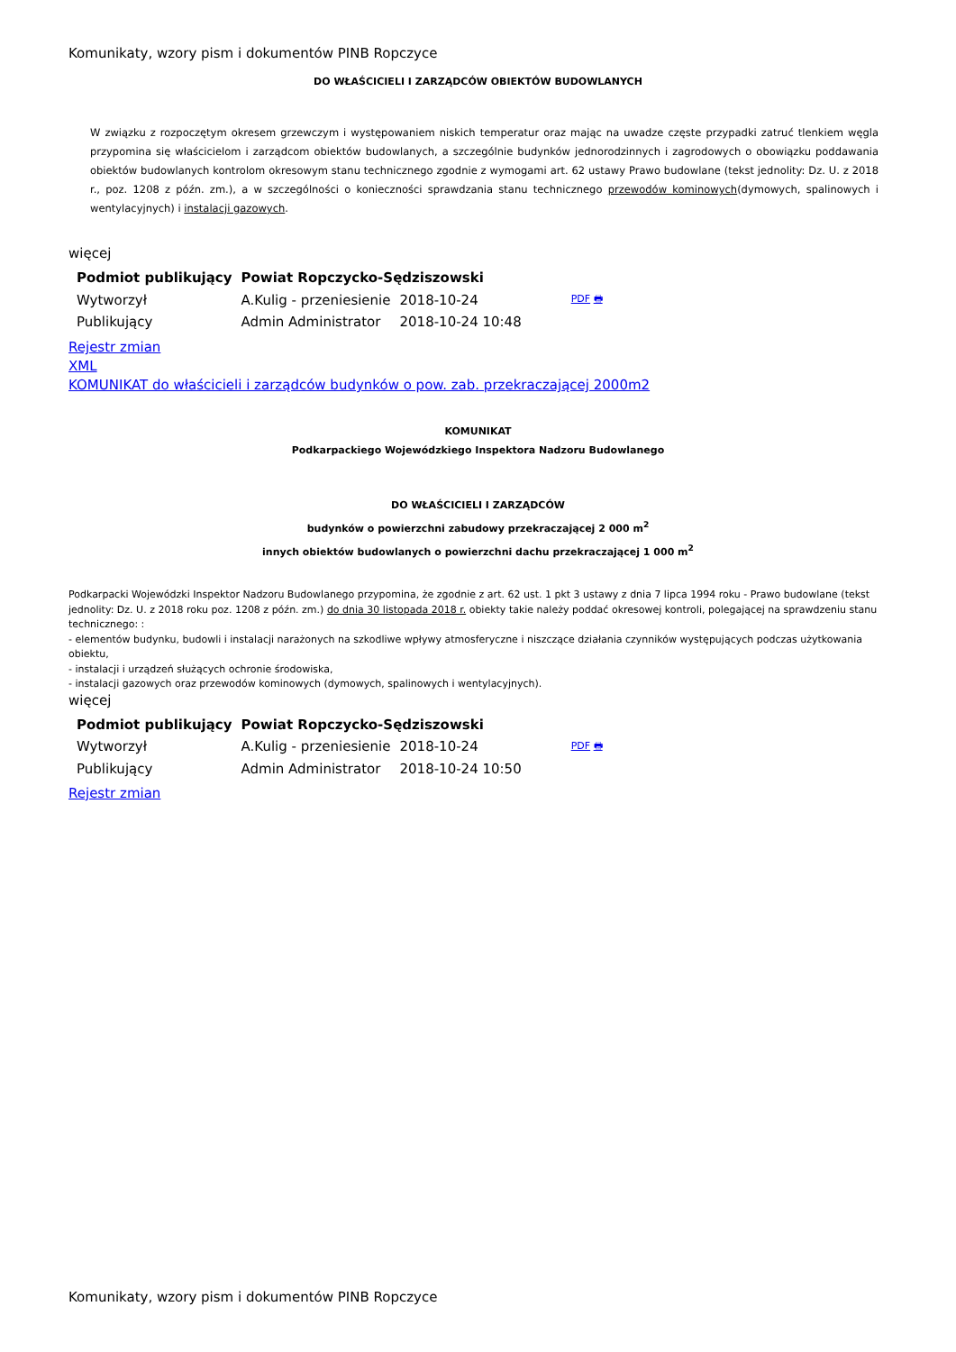Komunikaty, wzory pism i dokumentów PINB Ropczyce
DO WŁAŚCICIELI I ZARZĄDCÓW OBIEKTÓW BUDOWLANYCH
W związku z rozpoczętym okresem grzewczym i występowaniem niskich temperatur oraz mając na uwadze częste przypadki zatruć tlenkiem węgla przypomina się właścicielom i zarządcom obiektów budowlanych, a szczególnie budynków jednorodzinnych i zagrodowych o obowiązku poddawania obiektów budowlanych kontrolom okresowym stanu technicznego zgodnie z wymogami art. 62 ustawy Prawo budowlane (tekst jednolity: Dz. U. z 2018 r., poz. 1208 z późn. zm.), a w szczególności o konieczności sprawdzania stanu technicznego przewodów kominowych(dymowych, spalinowych i wentylacyjnych) i instalacji gazowych.
więcej
| Podmiot publikujący | Powiat Ropczycko-Sędziszowski | | |
| --- | --- | --- | --- |
| Wytworzył | A.Kulig - przeniesienie | 2018-10-24 | PDF 🖶 |
| Publikujący | Admin Administrator | 2018-10-24 10:48 | |
Rejestr zmian
XML
KOMUNIKAT do właścicieli i zarządców budynków o pow. zab. przekraczającej 2000m2
KOMUNIKAT
Podkarpackiego Wojewódzkiego Inspektora Nadzoru Budowlanego
DO WŁAŚCICIELI I ZARZĄDCÓW
budynków o powierzchni zabudowy przekraczającej 2 000 m<sup>2</sup>
innych obiektów budowlanych o powierzchni dachu przekraczającej 1 000 m<sup>2</sup>
Podkarpacki Wojewódzki Inspektor Nadzoru Budowlanego przypomina, że zgodnie z art. 62 ust. 1 pkt 3 ustawy z dnia 7 lipca 1994 roku - Prawo budowlane (tekst jednolity: Dz. U. z 2018 roku poz. 1208 z późn. zm.) do dnia 30 listopada 2018 r. obiekty takie należy poddać okresowej kontroli, polegającej na sprawdzeniu stanu technicznego: :
- elementów budynku, budowli i instalacji narażonych na szkodliwe wpływy atmosferyczne i niszczące działania czynników występujących podczas użytkowania obiektu,
- instalacji i urządzeń służących ochronie środowiska,
- instalacji gazowych oraz przewodów kominowych (dymowych, spalinowych i wentylacyjnych).
więcej
| Podmiot publikujący | Powiat Ropczycko-Sędziszowski | | |
| --- | --- | --- | --- |
| Wytworzył | A.Kulig - przeniesienie | 2018-10-24 | PDF 🖶 |
| Publikujący | Admin Administrator | 2018-10-24 10:50 | |
Rejestr zmian
Komunikaty, wzory pism i dokumentów PINB Ropczyce